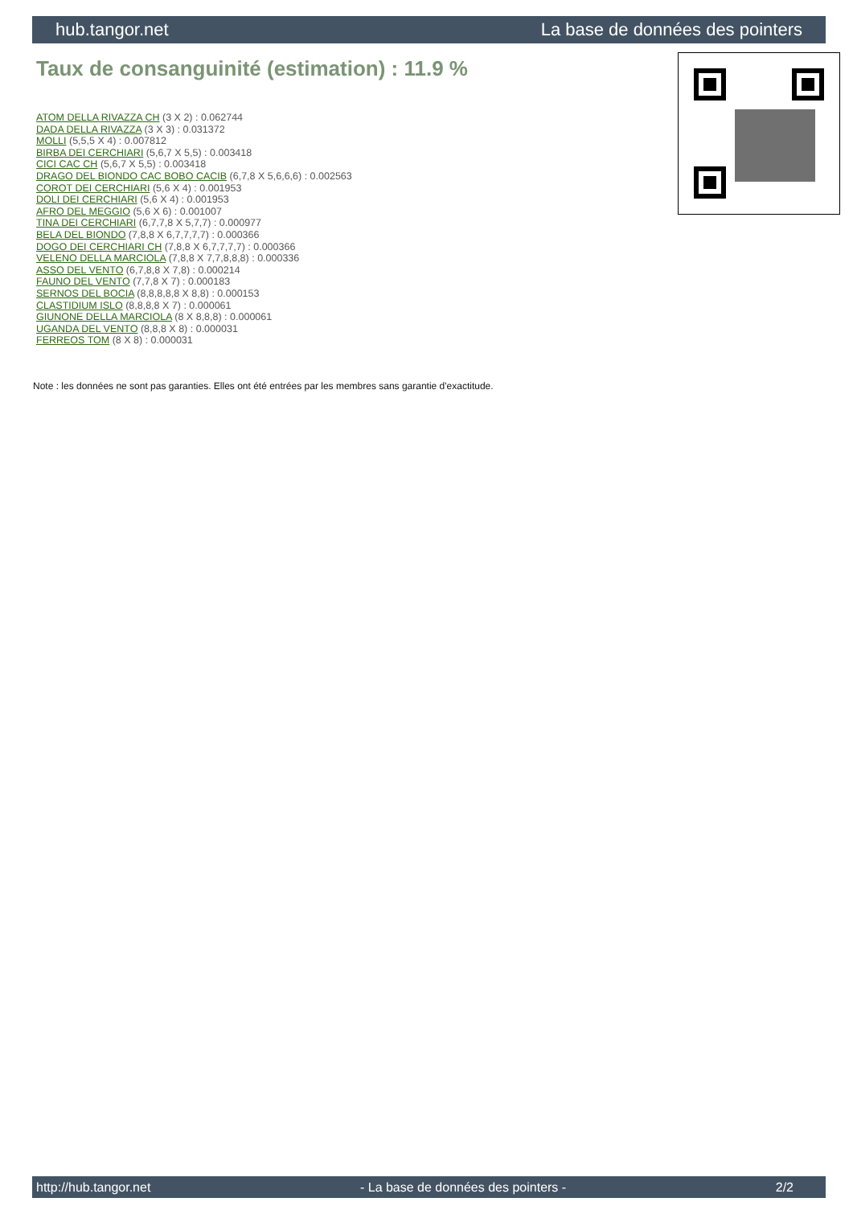hub.tangor.net La base de données des pointers
Taux de consanguinité (estimation) : 11.9 %
ATOM DELLA RIVAZZA CH (3 X 2) : 0.062744
DADA DELLA RIVAZZA (3 X 3) : 0.031372
MOLLI (5,5,5 X 4) : 0.007812
BIRBA DEI CERCHIARI (5,6,7 X 5,5) : 0.003418
CICI CAC CH (5,6,7 X 5,5) : 0.003418
DRAGO DEL BIONDO CAC BOBO CACIB (6,7,8 X 5,6,6,6) : 0.002563
COROT DEI CERCHIARI (5,6 X 4) : 0.001953
DOLI DEI CERCHIARI (5,6 X 4) : 0.001953
AFRO DEL MEGGIO (5,6 X 6) : 0.001007
TINA DEI CERCHIARI (6,7,7,8 X 5,7,7) : 0.000977
BELA DEL BIONDO (7,8,8 X 6,7,7,7,7) : 0.000366
DOGO DEI CERCHIARI CH (7,8,8 X 6,7,7,7,7) : 0.000366
VELENO DELLA MARCIOLA (7,8,8 X 7,7,8,8,8) : 0.000336
ASSO DEL VENTO (6,7,8,8 X 7,8) : 0.000214
FAUNO DEL VENTO (7,7,8 X 7) : 0.000183
SERNOS DEL BOCIA (8,8,8,8,8 X 8,8) : 0.000153
CLASTIDIUM ISLO (8,8,8,8 X 7) : 0.000061
GIUNONE DELLA MARCIOLA (8 X 8,8,8) : 0.000061
UGANDA DEL VENTO (8,8,8 X 8) : 0.000031
FERREOS TOM (8 X 8) : 0.000031
Note : les données ne sont pas garanties. Elles ont été entrées par les membres sans garantie d'exactitude.
http://hub.tangor.net - La base de données des pointers - 2/2